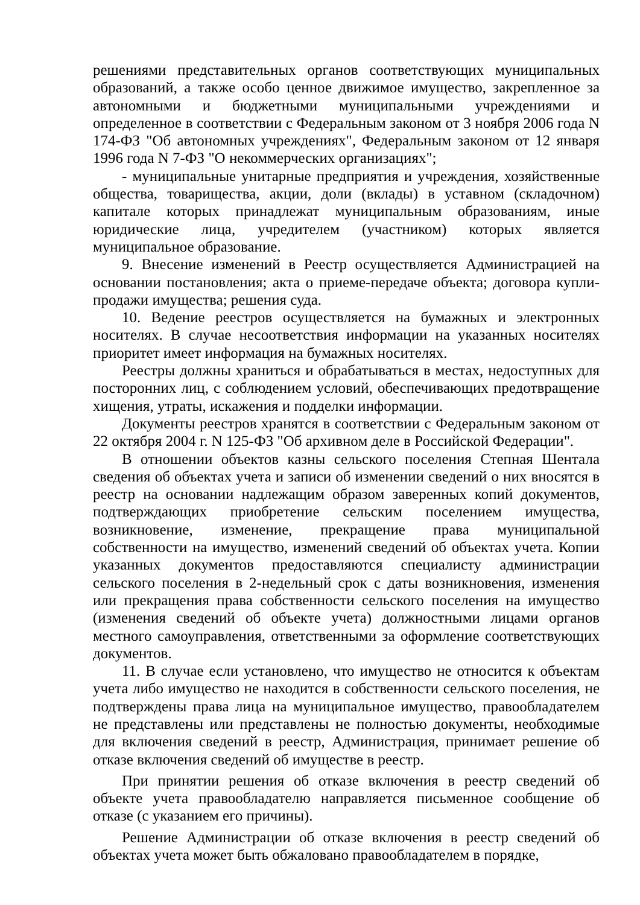решениями представительных органов соответствующих муниципальных образований, а также особо ценное движимое имущество, закрепленное за автономными и бюджетными муниципальными учреждениями и определенное в соответствии с Федеральным законом от 3 ноября 2006 года N 174-ФЗ "Об автономных учреждениях", Федеральным законом от 12 января 1996 года N 7-ФЗ "О некоммерческих организациях";
- муниципальные унитарные предприятия и учреждения, хозяйственные общества, товарищества, акции, доли (вклады) в уставном (складочном) капитале которых принадлежат муниципальным образованиям, иные юридические лица, учредителем (участником) которых является муниципальное образование.
9. Внесение изменений в Реестр осуществляется Администрацией на основании постановления; акта о приеме-передаче объекта; договора купли-продажи имущества; решения суда.
10. Ведение реестров осуществляется на бумажных и электронных носителях. В случае несоответствия информации на указанных носителях приоритет имеет информация на бумажных носителях.
Реестры должны храниться и обрабатываться в местах, недоступных для посторонних лиц, с соблюдением условий, обеспечивающих предотвращение хищения, утраты, искажения и подделки информации.
Документы реестров хранятся в соответствии с Федеральным законом от 22 октября 2004 г. N 125-ФЗ "Об архивном деле в Российской Федерации".
В отношении объектов казны сельского поселения Степная Шентала сведения об объектах учета и записи об изменении сведений о них вносятся в реестр на основании надлежащим образом заверенных копий документов, подтверждающих приобретение сельским поселением имущества, возникновение, изменение, прекращение права муниципальной собственности на имущество, изменений сведений об объектах учета. Копии указанных документов предоставляются специалисту администрации сельского поселения в 2-недельный срок с даты возникновения, изменения или прекращения права собственности сельского поселения на имущество (изменения сведений об объекте учета) должностными лицами органов местного самоуправления, ответственными за оформление соответствующих документов.
11. В случае если установлено, что имущество не относится к объектам учета либо имущество не находится в собственности сельского поселения, не подтверждены права лица на муниципальное имущество, правообладателем не представлены или представлены не полностью документы, необходимые для включения сведений в реестр, Администрация, принимает решение об отказе включения сведений об имуществе в реестр.
При принятии решения об отказе включения в реестр сведений об объекте учета правообладателю направляется письменное сообщение об отказе (с указанием его причины).
Решение Администрации об отказе включения в реестр сведений об объектах учета может быть обжаловано правообладателем в порядке,